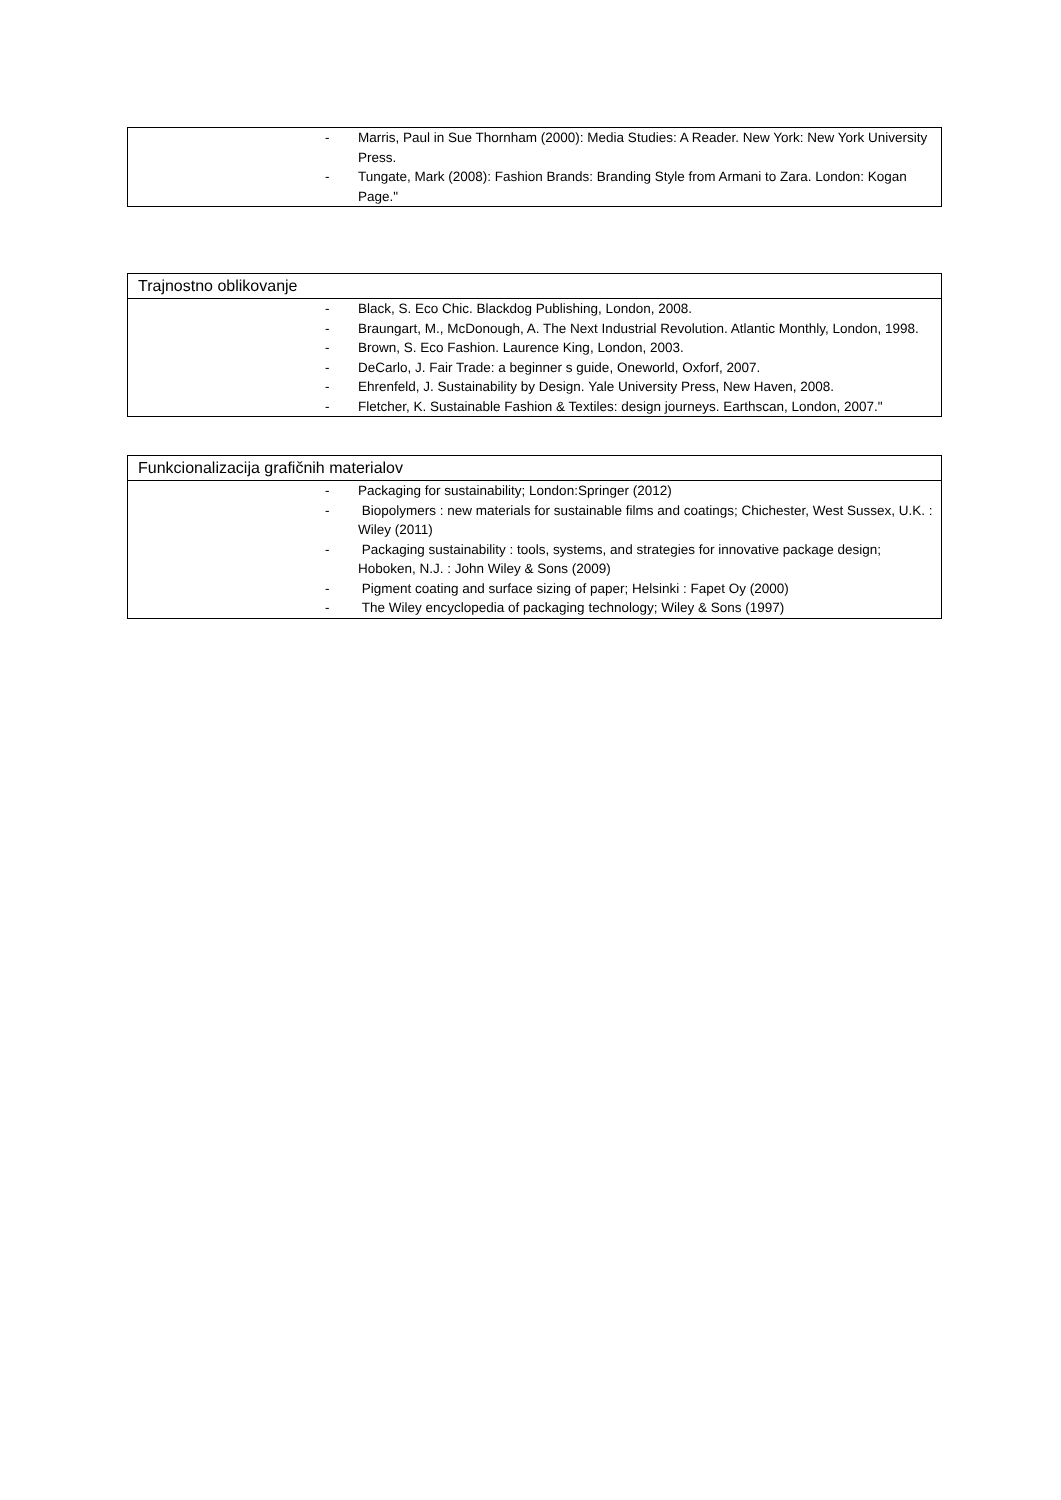- Marris, Paul in Sue Thornham (2000): Media Studies: A Reader. New York: New York University Press.
- Tungate, Mark (2008): Fashion Brands: Branding Style from Armani to Zara. London: Kogan Page."
Trajnostno oblikovanje
- Black, S. Eco Chic. Blackdog Publishing, London, 2008.
- Braungart, M., McDonough, A. The Next Industrial Revolution. Atlantic Monthly, London, 1998.
- Brown, S. Eco Fashion. Laurence King, London, 2003.
- DeCarlo, J. Fair Trade: a beginner s guide, Oneworld, Oxforf, 2007.
- Ehrenfeld, J. Sustainability by Design. Yale University Press, New Haven, 2008.
- Fletcher, K. Sustainable Fashion & Textiles: design journeys. Earthscan, London, 2007."
Funkcionalizacija grafičnih materialov
- Packaging for sustainability; London:Springer (2012)
- Biopolymers : new materials for sustainable films and coatings; Chichester, West Sussex, U.K. : Wiley (2011)
- Packaging sustainability : tools, systems, and strategies for innovative package design; Hoboken, N.J. : John Wiley & Sons (2009)
- Pigment coating and surface sizing of paper; Helsinki : Fapet Oy (2000)
- The Wiley encyclopedia of packaging technology; Wiley & Sons (1997)